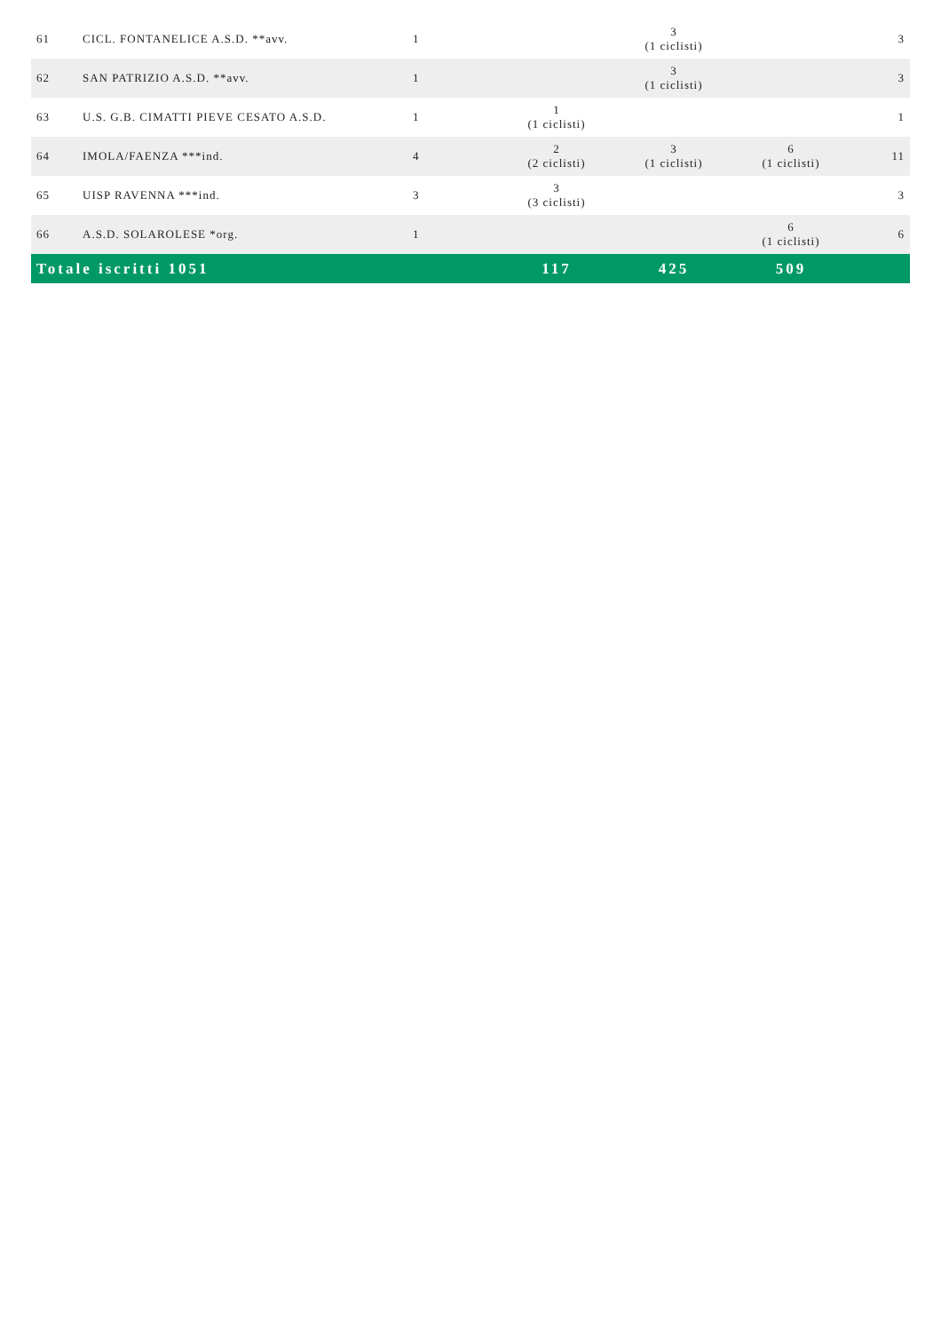| 61 | CICL. FONTANELICE A.S.D. **avv. | 1 | | 3 (1 ciclisti) | | 3 |
| 62 | SAN PATRIZIO A.S.D. **avv. | 1 | | 3 (1 ciclisti) | | 3 |
| 63 | U.S. G.B. CIMATTI PIEVE CESATO A.S.D. | 1 | 1 (1 ciclisti) | | | 1 |
| 64 | IMOLA/FAENZA ***ind. | 4 | 2 (2 ciclisti) | 3 (1 ciclisti) | 6 (1 ciclisti) | 11 |
| 65 | UISP RAVENNA ***ind. | 3 | 3 (3 ciclisti) | | | 3 |
| 66 | A.S.D. SOLAROLESE *org. | 1 | | | 6 (1 ciclisti) | 6 |
| Totale iscritti 1051 | | | 117 | 425 | 509 | |